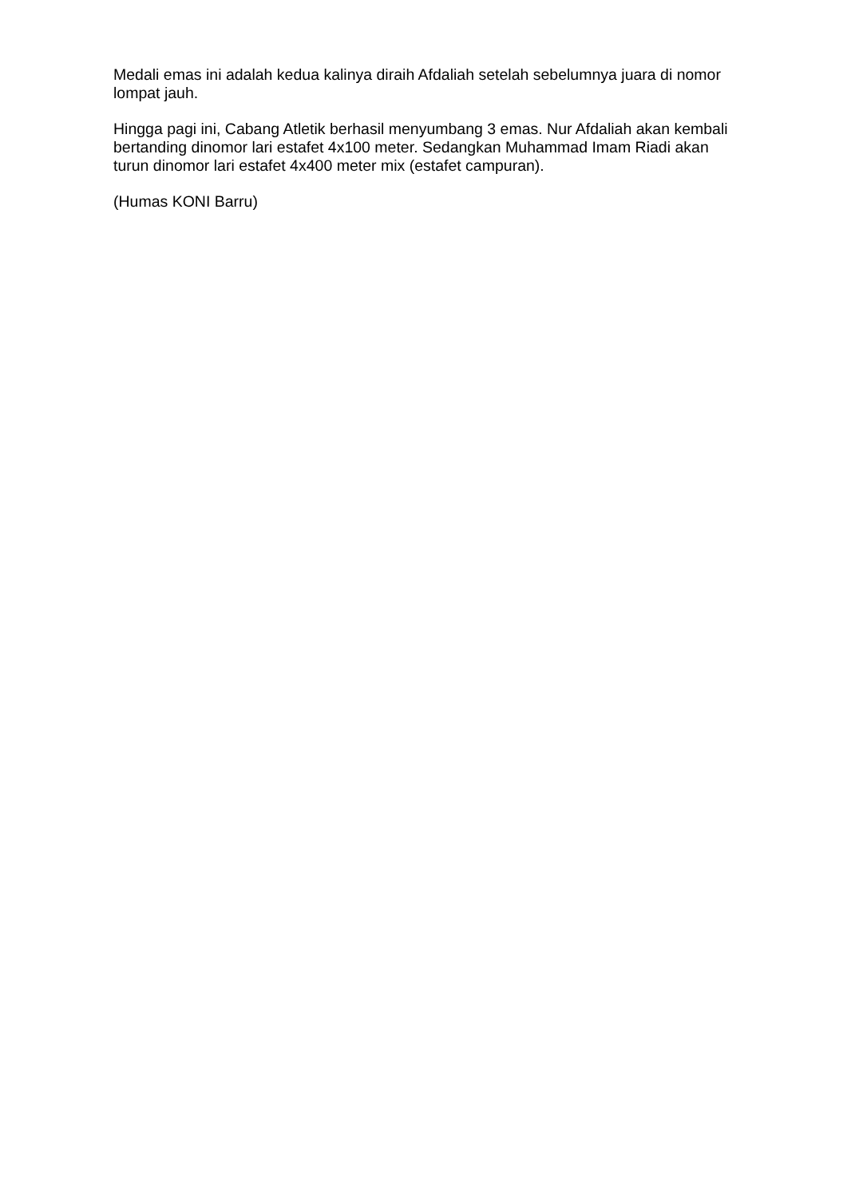Medali emas ini adalah kedua kalinya diraih Afdaliah setelah sebelumnya juara di nomor lompat jauh.
Hingga pagi ini, Cabang Atletik berhasil menyumbang 3 emas. Nur Afdaliah akan kembali bertanding dinomor lari estafet 4x100 meter. Sedangkan Muhammad Imam Riadi akan turun dinomor lari estafet 4x400 meter mix (estafet campuran).
(Humas KONI Barru)